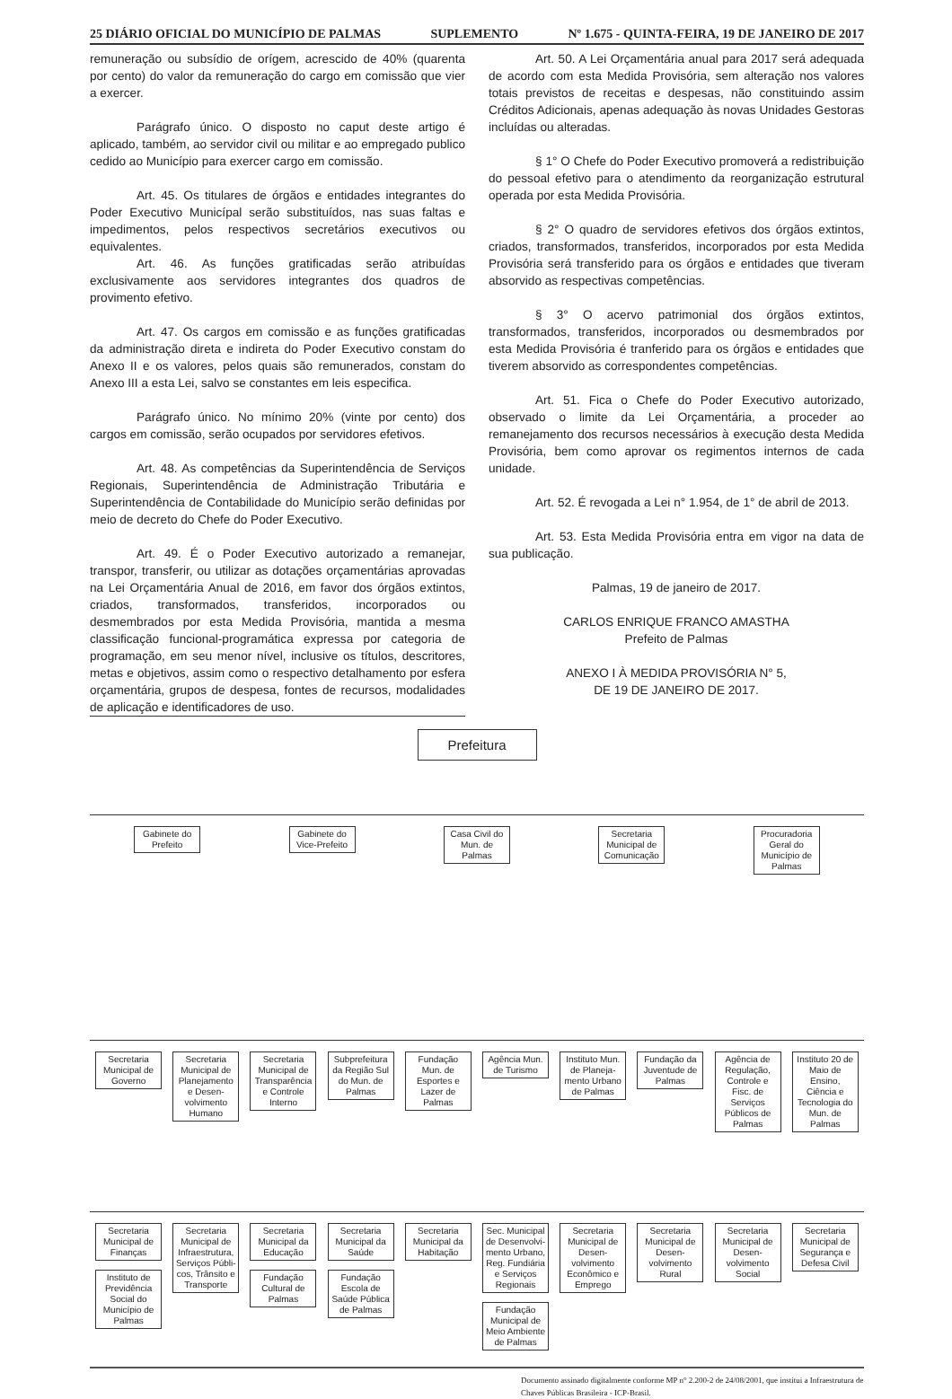25 DIÁRIO OFICIAL DO MUNICÍPIO DE PALMAS SUPLEMENTO Nº 1.675 - QUINTA-FEIRA, 19 DE JANEIRO DE 2017
remuneração ou subsídio de orígem, acrescido de 40% (quarenta por cento) do valor da remuneração do cargo em comissão que vier a exercer.
Parágrafo único. O disposto no caput deste artigo é aplicado, também, ao servidor civil ou militar e ao empregado publico cedido ao Município para exercer cargo em comissão.
Art. 45. Os titulares de órgãos e entidades integrantes do Poder Executivo Municípal serão substituídos, nas suas faltas e impedimentos, pelos respectivos secretários executivos ou equivalentes.
Art. 46. As funções gratificadas serão atribuídas exclusivamente aos servidores integrantes dos quadros de provimento efetivo.
Art. 47. Os cargos em comissão e as funções gratificadas da administração direta e indireta do Poder Executivo constam do Anexo II e os valores, pelos quais são remunerados, constam do Anexo III a esta Lei, salvo se constantes em leis especifica.
Parágrafo único. No mínimo 20% (vinte por cento) dos cargos em comissão, serão ocupados por servidores efetivos.
Art. 48. As competências da Superintendência de Serviços Regionais, Superintendência de Administração Tributária e Superintendência de Contabilidade do Município serão definidas por meio de decreto do Chefe do Poder Executivo.
Art. 49. É o Poder Executivo autorizado a remanejar, transpor, transferir, ou utilizar as dotações orçamentárias aprovadas na Lei Orçamentária Anual de 2016, em favor dos órgãos extintos, criados, transformados, transferidos, incorporados ou desmembrados por esta Medida Provisória, mantida a mesma classificação funcional-programática expressa por categoria de programação, em seu menor nível, inclusive os títulos, descritores, metas e objetivos, assim como o respectivo detalhamento por esfera orçamentária, grupos de despesa, fontes de recursos, modalidades de aplicação e identificadores de uso.
Art. 50. A Lei Orçamentária anual para 2017 será adequada de acordo com esta Medida Provisória, sem alteração nos valores totais previstos de receitas e despesas, não constituindo assim Créditos Adicionais, apenas adequação às novas Unidades Gestoras incluídas ou alteradas.
§ 1° O Chefe do Poder Executivo promoverá a redistribuição do pessoal efetivo para o atendimento da reorganização estrutural operada por esta Medida Provisória.
§ 2° O quadro de servidores efetivos dos órgãos extintos, criados, transformados, transferidos, incorporados por esta Medida Provisória será transferido para os órgãos e entidades que tiveram absorvido as respectivas competências.
§ 3° O acervo patrimonial dos órgãos extintos, transformados, transferidos, incorporados ou desmembrados por esta Medida Provisória é tranferido para os órgãos e entidades que tiverem absorvido as correspondentes competências.
Art. 51. Fica o Chefe do Poder Executivo autorizado, observado o limite da Lei Orçamentária, a proceder ao remanejamento dos recursos necessários à execução desta Medida Provisória, bem como aprovar os regimentos internos de cada unidade.
Art. 52. É revogada a Lei n° 1.954, de 1° de abril de 2013.
Art. 53. Esta Medida Provisória entra em vigor na data de sua publicação.
Palmas, 19 de janeiro de 2017.
CARLOS ENRIQUE FRANCO AMASTHA
Prefeito de Palmas
ANEXO I À MEDIDA PROVISÓRIA N° 5,
DE 19 DE JANEIRO DE 2017.
Prefeitura
Gabinete do Prefeito
Gabinete do Vice-Prefeito
Casa Civil do Mun. de Palmas
Secretaria Municipal de Comunicação
Procuradoria Geral do Município de Palmas
Secretaria Municipal de Governo
Secretaria Municipal de Planejamento e Desen-volvimento Humano
Secretaria Municipal de Transparência e Controle Interno
Subprefeitura da Região Sul do Mun. de Palmas
Fundação Mun. de Esportes e Lazer de Palmas
Agência Mun. de Turismo
Instituto Mun. de Planeja-mento Urbano de Palmas
Fundação da Juventude de Palmas
Agência de Regulação, Controle e Fisc. de Serviços Públicos de Palmas
Instituto 20 de Maio de Ensino, Ciência e Tecnologia do Mun. de Palmas
Secretaria Municipal de Finanças
Instituto de Previdência Social do Município de Palmas
Secretaria Municipal de Infraestrutura, Serviços Públi-cos, Trânsito e Transporte
Secretaria Municipal da Educação
Fundação Cultural de Palmas
Secretaria Municipal da Saúde
Fundação Escola de Saúde Pública de Palmas
Secretaria Municipal da Habitação
Sec. Municipal de Desenvolvi-mento Urbano, Reg. Fundiária e Serviços Regionais
Fundação Municipal de Meio Ambiente de Palmas
Secretaria Municipal de Desen-volvimento Econômico e Emprego
Secretaria Municipal de Desen-volvimento Rural
Secretaria Municipal de Desen-volvimento Social
Secretaria Municipal de Segurança e Defesa Civil
Documento assinado digitalmente conforme MP n° 2.200-2 de 24/08/2001, que institui a Infraestrutura de Chaves Públicas Brasileira - ICP-Brasil.